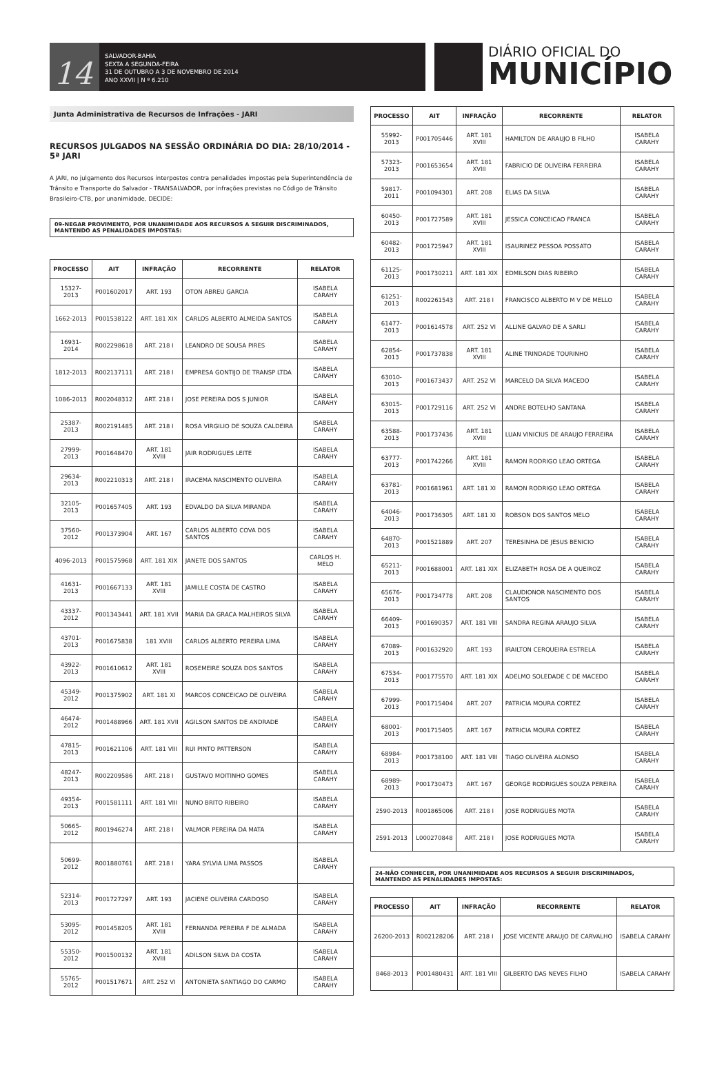14
SALVADOR-BAHIA
SEXTA A SEGUNDA-FEIRA
31 DE OUTUBRO A 3 DE NOVEMBRO DE 2014
ANO XXVII | N º 6.210
DIÁRIO OFICIAL DO
MUNICÍPIO
Junta Administrativa de Recursos de Infrações - JARI
RECURSOS JULGADOS NA SESSÃO ORDINÁRIA DO DIA: 28/10/2014 - 5ª JARI
A JARI, no julgamento dos Recursos interpostos contra penalidades impostas pela Superintendência de Trânsito e Transporte do Salvador - TRANSALVADOR, por infrações previstas no Código de Trânsito Brasileiro-CTB, por unanimidade, DECIDE:
09-NEGAR PROVIMENTO, POR UNANIMIDADE AOS RECURSOS A SEGUIR DISCRIMINADOS, MANTENDO AS PENALIDADES IMPOSTAS:
| PROCESSO | AIT | INFRAÇÃO | RECORRENTE | RELATOR |
| --- | --- | --- | --- | --- |
| 15327-2013 | P001602017 | ART. 193 | OTON ABREU GARCIA | ISABELA CARAHY |
| 1662-2013 | P001538122 | ART. 181 XIX | CARLOS ALBERTO ALMEIDA SANTOS | ISABELA CARAHY |
| 16931-2014 | R002298618 | ART. 218 I | LEANDRO DE SOUSA PIRES | ISABELA CARAHY |
| 1812-2013 | R002137111 | ART. 218 I | EMPRESA GONTIJO DE TRANSP LTDA | ISABELA CARAHY |
| 1086-2013 | R002048312 | ART. 218 I | JOSE PEREIRA DOS S JUNIOR | ISABELA CARAHY |
| 25387-2013 | R002191485 | ART. 218 I | ROSA VIRGILIO DE SOUZA CALDEIRA | ISABELA CARAHY |
| 27999-2013 | P001648470 | ART. 181 XVIII | JAIR RODRIGUES LEITE | ISABELA CARAHY |
| 29634-2013 | R002210313 | ART. 218 I | IRACEMA NASCIMENTO OLIVEIRA | ISABELA CARAHY |
| 32105-2013 | P001657405 | ART. 193 | EDVALDO DA SILVA MIRANDA | ISABELA CARAHY |
| 37560-2012 | P001373904 | ART. 167 | CARLOS ALBERTO COVA DOS SANTOS | ISABELA CARAHY |
| 4096-2013 | P001575968 | ART. 181 XIX | JANETE DOS SANTOS | CARLOS H. MELO |
| 41631-2013 | P001667133 | ART. 181 XVIII | JAMILLE COSTA DE CASTRO | ISABELA CARAHY |
| 43337-2012 | P001343441 | ART. 181 XVII | MARIA DA GRACA MALHEIROS SILVA | ISABELA CARAHY |
| 43701-2013 | P001675838 | 181 XVIII | CARLOS ALBERTO PEREIRA LIMA | ISABELA CARAHY |
| 43922-2013 | P001610612 | ART. 181 XVIII | ROSEMEIRE SOUZA DOS SANTOS | ISABELA CARAHY |
| 45349-2012 | P001375902 | ART. 181 XI | MARCOS CONCEICAO DE OLIVEIRA | ISABELA CARAHY |
| 46474-2012 | P001488966 | ART. 181 XVII | AGILSON SANTOS DE ANDRADE | ISABELA CARAHY |
| 47815-2013 | P001621106 | ART. 181 VIII | RUI PINTO PATTERSON | ISABELA CARAHY |
| 48247-2013 | R002209586 | ART. 218 I | GUSTAVO MOITINHO GOMES | ISABELA CARAHY |
| 49354-2013 | P001581111 | ART. 181 VIII | NUNO BRITO RIBEIRO | ISABELA CARAHY |
| 50665-2012 | R001946274 | ART. 218 I | VALMOR PEREIRA DA MATA | ISABELA CARAHY |
| 50699-2012 | R001880761 | ART. 218 I | YARA SYLVIA LIMA PASSOS | ISABELA CARAHY |
| 52314-2013 | P001727297 | ART. 193 | JACIENE OLIVEIRA CARDOSO | ISABELA CARAHY |
| 53095-2012 | P001458205 | ART. 181 XVIII | FERNANDA PEREIRA F DE ALMADA | ISABELA CARAHY |
| 55350-2012 | P001500132 | ART. 181 XVIII | ADILSON SILVA DA COSTA | ISABELA CARAHY |
| 55765-2012 | P001517671 | ART. 252 VI | ANTONIETA SANTIAGO DO CARMO | ISABELA CARAHY |
| PROCESSO | AIT | INFRAÇÃO | RECORRENTE | RELATOR |
| --- | --- | --- | --- | --- |
| 55992-2013 | P001705446 | ART. 181 XVIII | HAMILTON DE ARAUJO B FILHO | ISABELA CARAHY |
| 57323-2013 | P001653654 | ART. 181 XVIII | FABRICIO DE OLIVEIRA FERREIRA | ISABELA CARAHY |
| 59817-2011 | P001094301 | ART. 208 | ELIAS DA SILVA | ISABELA CARAHY |
| 60450-2013 | P001727589 | ART. 181 XVIII | JESSICA CONCEICAO FRANCA | ISABELA CARAHY |
| 60482-2013 | P001725947 | ART. 181 XVIII | ISAURINEZ PESSOA POSSATO | ISABELA CARAHY |
| 61125-2013 | P001730211 | ART. 181 XIX | EDMILSON DIAS RIBEIRO | ISABELA CARAHY |
| 61251-2013 | R002261543 | ART. 218 I | FRANCISCO ALBERTO M V DE MELLO | ISABELA CARAHY |
| 61477-2013 | P001614578 | ART. 252 VI | ALLINE GALVAO DE A SARLI | ISABELA CARAHY |
| 62854-2013 | P001737838 | ART. 181 XVIII | ALINE TRINDADE TOURINHO | ISABELA CARAHY |
| 63010-2013 | P001673437 | ART. 252 VI | MARCELO DA SILVA MACEDO | ISABELA CARAHY |
| 63015-2013 | P001729116 | ART. 252 VI | ANDRE BOTELHO SANTANA | ISABELA CARAHY |
| 63588-2013 | P001737436 | ART. 181 XVIII | LUAN VINICIUS DE ARAUJO FERREIRA | ISABELA CARAHY |
| 63777-2013 | P001742266 | ART. 181 XVIII | RAMON RODRIGO LEAO ORTEGA | ISABELA CARAHY |
| 63781-2013 | P001681961 | ART. 181 XI | RAMON RODRIGO LEAO ORTEGA | ISABELA CARAHY |
| 64046-2013 | P001736305 | ART. 181 XI | ROBSON DOS SANTOS MELO | ISABELA CARAHY |
| 64870-2013 | P001521889 | ART. 207 | TERESINHA DE JESUS BENICIO | ISABELA CARAHY |
| 65211-2013 | P001688001 | ART. 181 XIX | ELIZABETH ROSA DE A QUEIROZ | ISABELA CARAHY |
| 65676-2013 | P001734778 | ART. 208 | CLAUDIONOR NASCIMENTO DOS SANTOS | ISABELA CARAHY |
| 66409-2013 | P001690357 | ART. 181 VIII | SANDRA REGINA ARAUJO SILVA | ISABELA CARAHY |
| 67089-2013 | P001632920 | ART. 193 | IRAILTON CERQUEIRA ESTRELA | ISABELA CARAHY |
| 67534-2013 | P001775570 | ART. 181 XIX | ADELMO SOLEDADE C DE MACEDO | ISABELA CARAHY |
| 67999-2013 | P001715404 | ART. 207 | PATRICIA MOURA CORTEZ | ISABELA CARAHY |
| 68001-2013 | P001715405 | ART. 167 | PATRICIA MOURA CORTEZ | ISABELA CARAHY |
| 68984-2013 | P001738100 | ART. 181 VIII | TIAGO OLIVEIRA ALONSO | ISABELA CARAHY |
| 68989-2013 | P001730473 | ART. 167 | GEORGE RODRIGUES SOUZA PEREIRA | ISABELA CARAHY |
| 2590-2013 | R001865006 | ART. 218 I | JOSE RODRIGUES MOTA | ISABELA CARAHY |
| 2591-2013 | L000270848 | ART. 218 I | JOSE RODRIGUES MOTA | ISABELA CARAHY |
24-NÃO CONHECER, POR UNANIMIDADE AOS RECURSOS A SEGUIR DISCRIMINADOS, MANTENDO AS PENALIDADES IMPOSTAS:
| PROCESSO | AIT | INFRAÇÃO | RECORRENTE | RELATOR |
| --- | --- | --- | --- | --- |
| 26200-2013 | R002128206 | ART. 218 I | JOSE VICENTE ARAUJO DE CARVALHO | ISABELA CARAHY |
| 8468-2013 | P001480431 | ART. 181 VIII | GILBERTO DAS NEVES FILHO | ISABELA CARAHY |